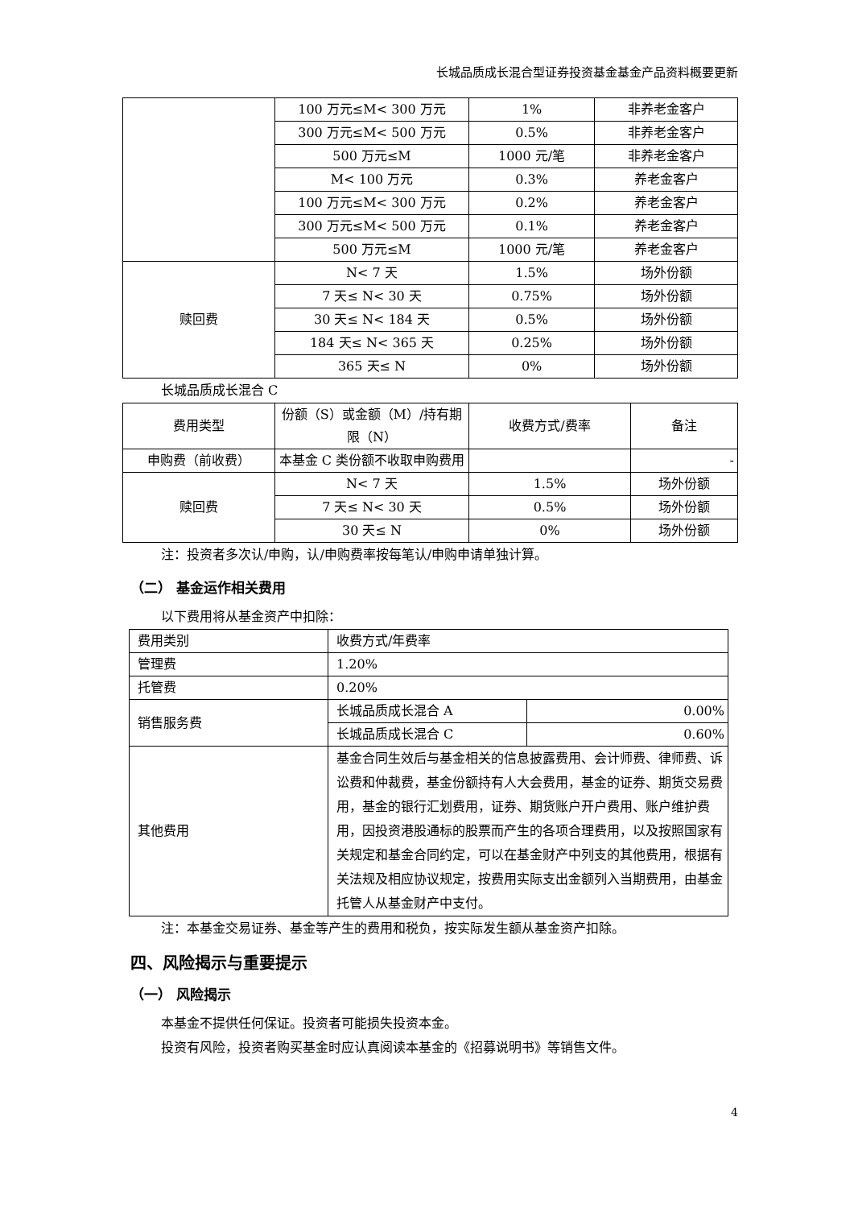长城品质成长混合型证券投资基金基金产品资料概要更新
| | 100 万元≤M< 300 万元 | 1% | 非养老金客户 |
| | 300 万元≤M< 500 万元 | 0.5% | 非养老金客户 |
| | 500 万元≤M | 1000 元/笔 | 非养老金客户 |
| | M< 100 万元 | 0.3% | 养老金客户 |
| | 100 万元≤M< 300 万元 | 0.2% | 养老金客户 |
| | 300 万元≤M< 500 万元 | 0.1% | 养老金客户 |
| | 500 万元≤M | 1000 元/笔 | 养老金客户 |
| 赎回费 | N< 7 天 | 1.5% | 场外份额 |
| | 7 天≤ N< 30 天 | 0.75% | 场外份额 |
| | 30 天≤ N< 184 天 | 0.5% | 场外份额 |
| | 184 天≤ N< 365 天 | 0.25% | 场外份额 |
| | 365 天≤ N | 0% | 场外份额 |
长城品质成长混合 C
| 费用类型 | 份额（S）或金额（M）/持有期限（N） | 收费方式/费率 | 备注 |
| --- | --- | --- | --- |
| 申购费（前收费） | 本基金 C 类份额不收取申购费用 | | - |
| 赎回费 | N< 7 天 | 1.5% | 场外份额 |
| | 7 天≤ N< 30 天 | 0.5% | 场外份额 |
| | 30 天≤ N | 0% | 场外份额 |
注：投资者多次认/申购，认/申购费率按每笔认/申购申请单独计算。
（二） 基金运作相关费用
以下费用将从基金资产中扣除：
| 费用类别 | 收费方式/年费率 | |
| 管理费 | 1.20% | |
| 托管费 | 0.20% | |
| 销售服务费 | 长城品质成长混合 A | 0.00% |
| | 长城品质成长混合 C | 0.60% |
| 其他费用 | 基金合同生效后与基金相关的信息披露费用、会计师费、律师费、诉讼费和仲裁费，基金份额持有人大会费用，基金的证券、期货交易费用，基金的银行汇划费用，证券、期货账户开户费用、账户维护费用，因投资港股通标的股票而产生的各项合理费用，以及按照国家有关规定和基金合同约定，可以在基金财产中列支的其他费用，根据有关法规及相应协议规定，按费用实际支出金额列入当期费用，由基金托管人从基金财产中支付。 | |
注：本基金交易证券、基金等产生的费用和税负，按实际发生额从基金资产扣除。
四、风险揭示与重要提示
（一） 风险揭示
本基金不提供任何保证。投资者可能损失投资本金。
投资有风险，投资者购买基金时应认真阅读本基金的《招募说明书》等销售文件。
4